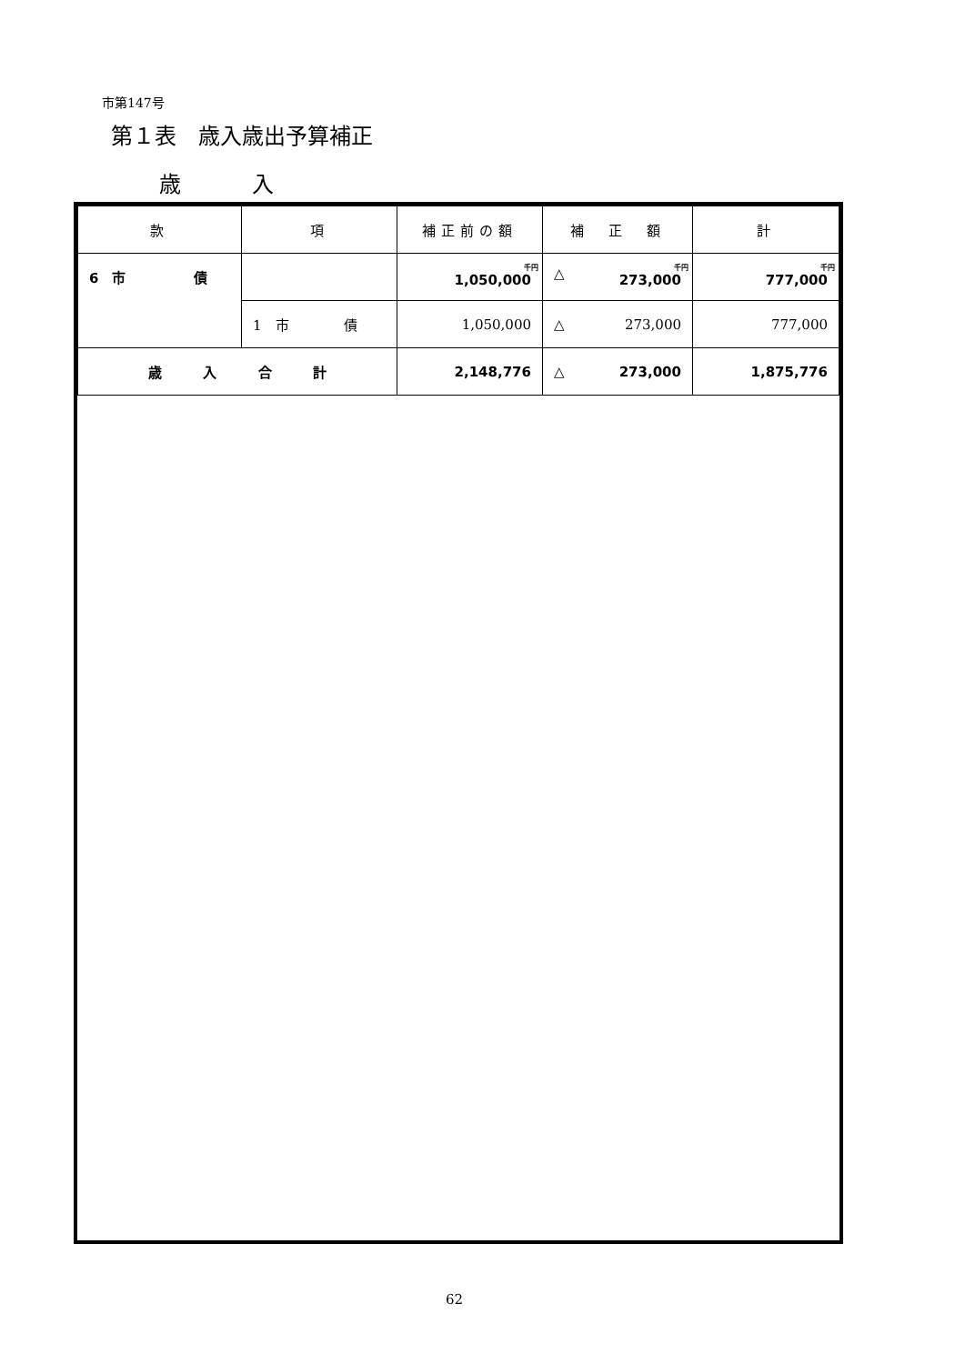市第147号
第１表　歳入歳出予算補正
歳 入
| 款 | 項 | 補正前の額 | 補 正 額 | 計 |
| --- | --- | --- | --- | --- |
| 6 市 債 | | 千円 1,050,000 | △ 千円 273,000 | 千円 777,000 |
| | 1 市 債 | 1,050,000 | △ 273,000 | 777,000 |
| 歳 入 合 計 | | 2,148,776 | △ 273,000 | 1,875,776 |
62